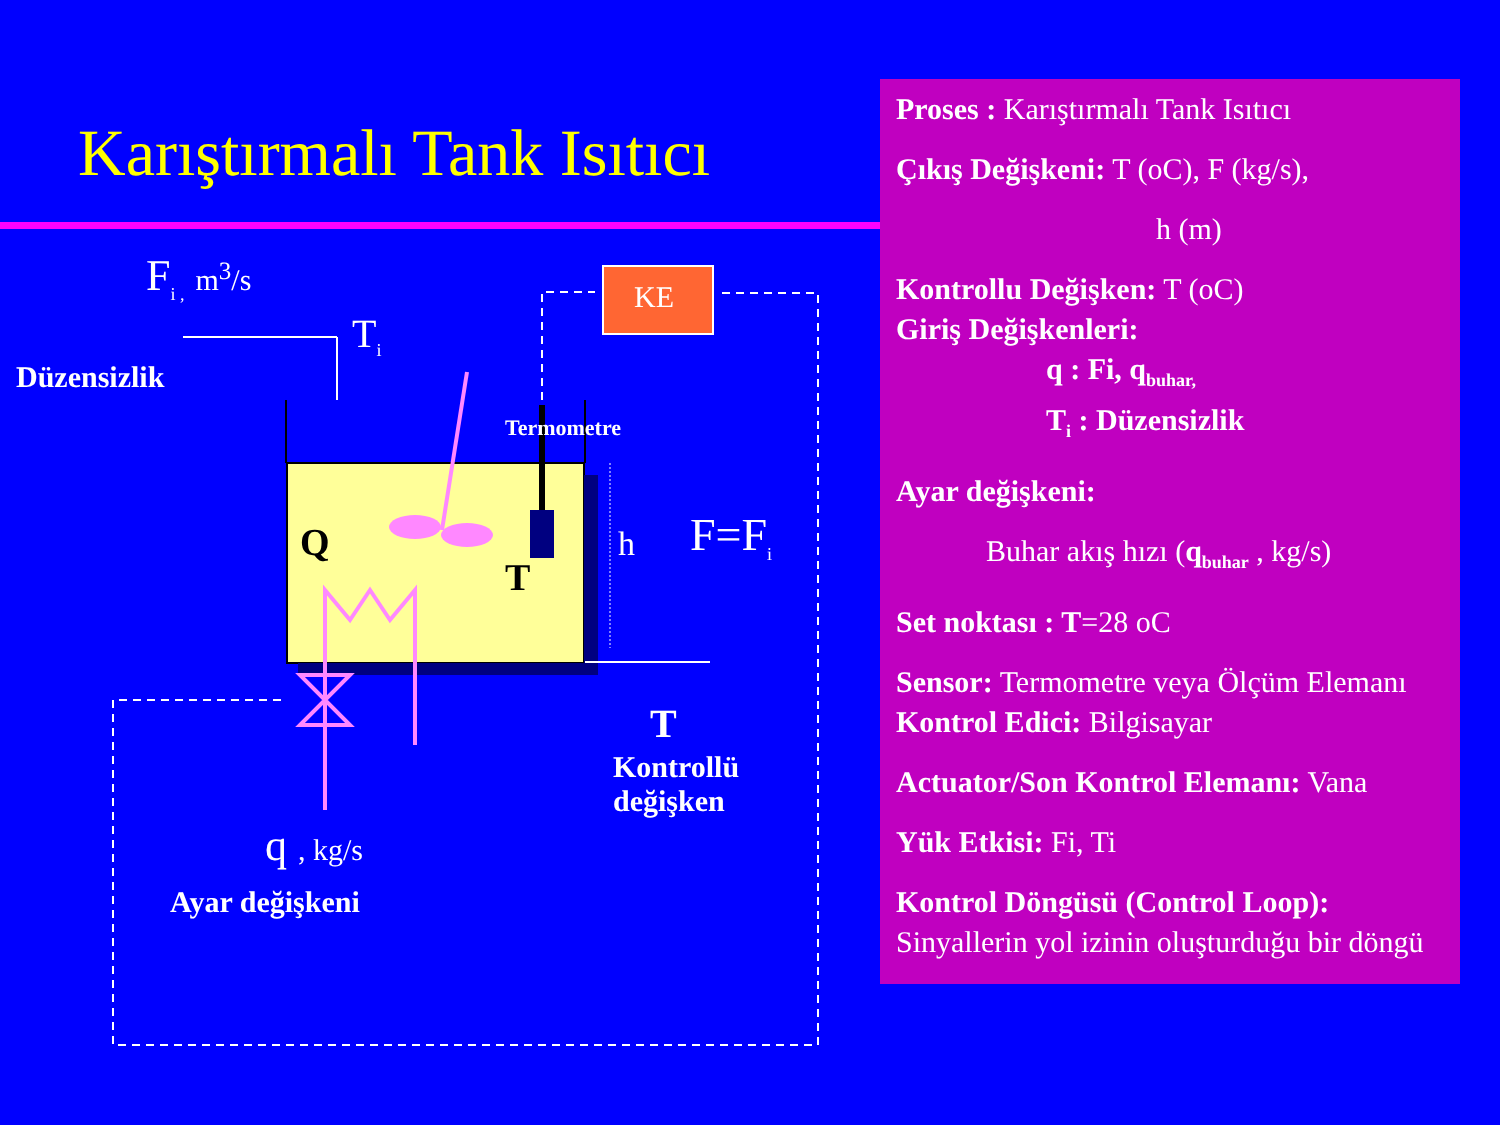Karıştırmalı Tank Isıtıcı
F<sub>i ,</sub> m<sup>3</sup>/s
T<sub>i</sub>
Düzensizlik
KE
Termometre
Q
T
h F=F<sub>i</sub>
T
Kontrollü
değişken
q , kg/s
Ayar değişkeni
Proses : Karıştırmalı Tank Isıtıcı
Çıkış Değişkeni: T (oC), F (kg/s),
h (m)
Kontrollu Değişken: T (oC)
Giriş Değişkenleri:
q : Fi, q<sub>buhar,</sub>
T<sub>i</sub> : Düzensizlik
Ayar değişkeni:
Buhar akış hızı (q<sub>buhar</sub> , kg/s)
Set noktası : T=28 oC
Sensor: Termometre veya Ölçüm Elemanı Kontrol Edici: Bilgisayar
Actuator/Son Kontrol Elemanı: Vana
Yük Etkisi: Fi, Ti
Kontrol Döngüsü (Control Loop): Sinyallerin yol izinin oluşturduğu bir döngü